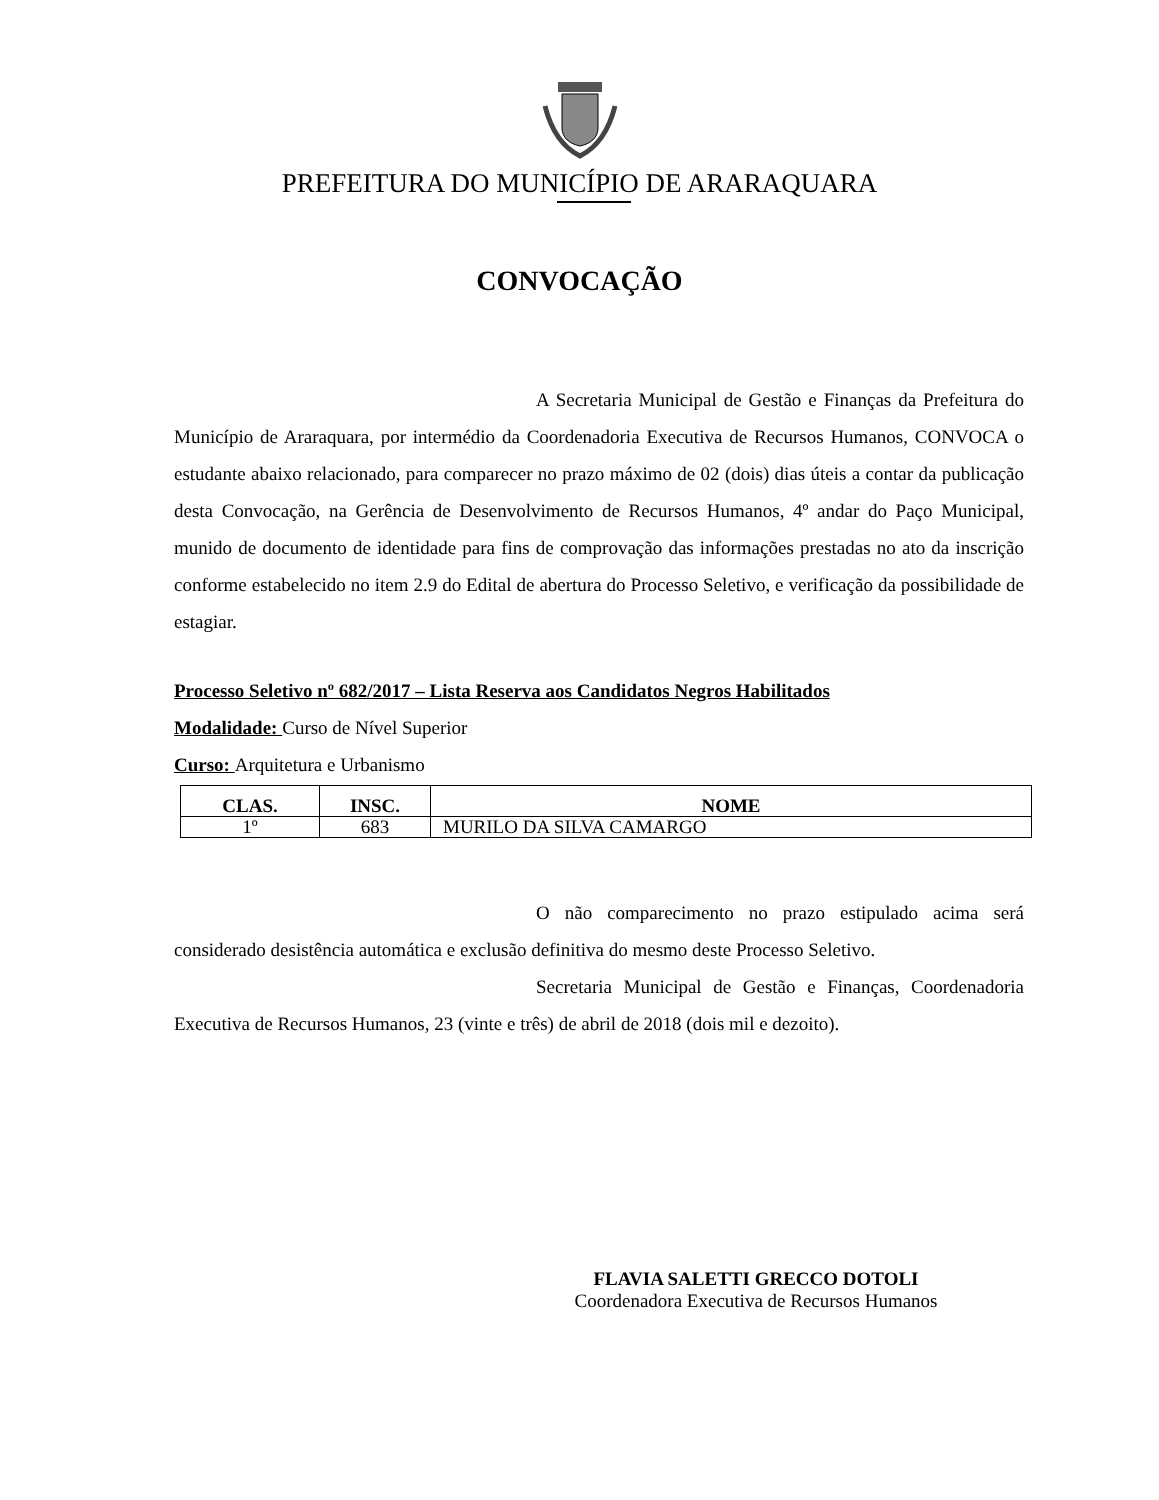PREFEITURA DO MUNICÍPIO DE ARARAQUARA
CONVOCAÇÃO
A Secretaria Municipal de Gestão e Finanças da Prefeitura do Município de Araraquara, por intermédio da Coordenadoria Executiva de Recursos Humanos, CONVOCA o estudante abaixo relacionado, para comparecer no prazo máximo de 02 (dois) dias úteis a contar da publicação desta Convocação, na Gerência de Desenvolvimento de Recursos Humanos, 4º andar do Paço Municipal, munido de documento de identidade para fins de comprovação das informações prestadas no ato da inscrição conforme estabelecido no item 2.9 do Edital de abertura do Processo Seletivo, e verificação da possibilidade de estagiar.
Processo Seletivo nº 682/2017 – Lista Reserva aos Candidatos Negros Habilitados
Modalidade: Curso de Nível Superior
Curso: Arquitetura e Urbanismo
| CLAS. | INSC. | NOME |
| --- | --- | --- |
| 1º | 683 | MURILO DA SILVA CAMARGO |
O não comparecimento no prazo estipulado acima será considerado desistência automática e exclusão definitiva do mesmo deste Processo Seletivo.
Secretaria Municipal de Gestão e Finanças, Coordenadoria Executiva de Recursos Humanos, 23 (vinte e três) de abril de 2018 (dois mil e dezoito).
FLAVIA SALETTI GRECCO DOTOLI
Coordenadora Executiva de Recursos Humanos